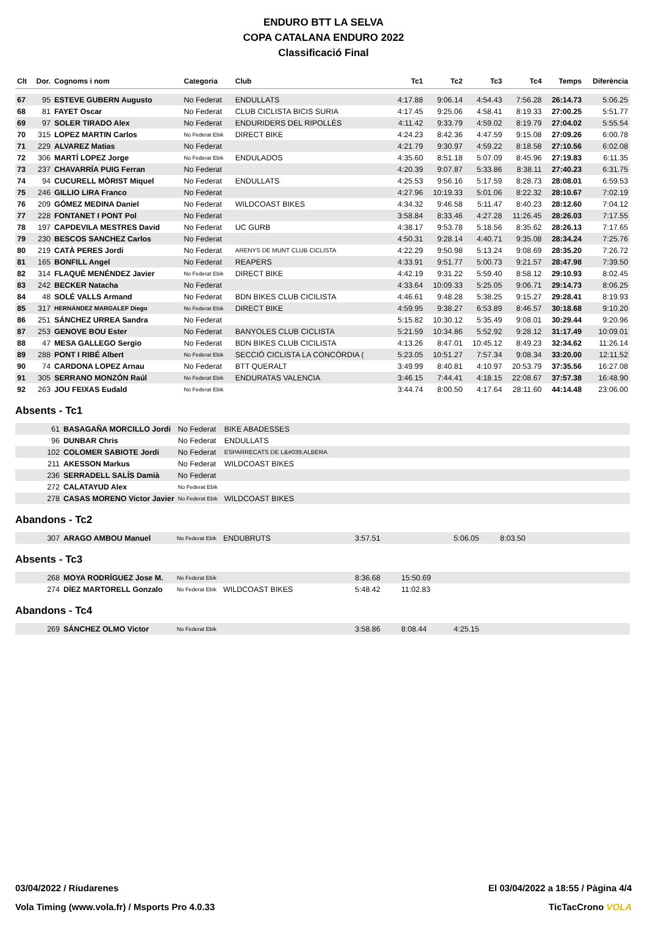ENDURO BTT LA SELVA
COPA CATALANA ENDURO 2022
Classificació Final
| Clt | Dor. | Cognoms i nom | Categoria | Club | Tc1 | Tc2 | Tc3 | Tc4 | Temps | Diferència |
| --- | --- | --- | --- | --- | --- | --- | --- | --- | --- | --- |
| 67 | 95 | ESTEVE GUBERN Augusto | No Federat | ENDULLATS | 4:17.88 | 9:06.14 | 4:54.43 | 7:56.28 | 26:14.73 | 5:06.25 |
| 68 | 81 | FAYET Oscar | No Federat | CLUB CICLISTA BICIS SURIA | 4:17.45 | 9:25.06 | 4:58.41 | 8:19.33 | 27:00.25 | 5:51.77 |
| 69 | 97 | SOLER TIRADO Alex | No Federat | ENDURIDERS DEL RIPOLLÈS | 4:11.42 | 9:33.79 | 4:59.02 | 8:19.79 | 27:04.02 | 5:55.54 |
| 70 | 315 | LOPEZ MARTIN Carlos | No Federat Ebik | DIRECT BIKE | 4:24.23 | 8:42.36 | 4:47.59 | 9:15.08 | 27:09.26 | 6:00.78 |
| 71 | 229 | ALVAREZ Matias | No Federat | | 4:21.79 | 9:30.97 | 4:59.22 | 8:18.58 | 27:10.56 | 6:02.08 |
| 72 | 306 | MARTÍ LOPEZ Jorge | No Federat Ebik | ENDULADOS | 4:35.60 | 8:51.18 | 5:07.09 | 8:45.96 | 27:19.83 | 6:11.35 |
| 73 | 237 | CHAVARRÍA PUIG Ferran | No Federat | | 4:20.39 | 9:07.87 | 5:33.86 | 8:38.11 | 27:40.23 | 6:31.75 |
| 74 | 94 | CUCURELL MÒRIST Miquel | No Federat | ENDULLATS | 4:25.53 | 9:56.16 | 5:17.59 | 8:28.73 | 28:08.01 | 6:59.53 |
| 75 | 246 | GILLIO LIRA Franco | No Federat | | 4:27.96 | 10:19.33 | 5:01.06 | 8:22.32 | 28:10.67 | 7:02.19 |
| 76 | 209 | GÓMEZ MEDINA Daniel | No Federat | WILDCOAST BIKES | 4:34.32 | 9:46.58 | 5:11.47 | 8:40.23 | 28:12.60 | 7:04.12 |
| 77 | 228 | FONTANET I PONT Pol | No Federat | | 3:58.84 | 8:33.46 | 4:27.28 | 11:26.45 | 28:26.03 | 7:17.55 |
| 78 | 197 | CAPDEVILA MESTRES David | No Federat | UC GURB | 4:38.17 | 9:53.78 | 5:18.56 | 8:35.62 | 28:26.13 | 7:17.65 |
| 79 | 230 | BESCOS SANCHEZ Carlos | No Federat | | 4:50.31 | 9:28.14 | 4:40.71 | 9:35.08 | 28:34.24 | 7:25.76 |
| 80 | 219 | CATÀ PERES Jordi | No Federat | ARENYS DE MUNT CLUB CICLISTA | 4:22.29 | 9:50.98 | 5:13.24 | 9:08.69 | 28:35.20 | 7:26.72 |
| 81 | 165 | BONFILL Angel | No Federat | REAPERS | 4:33.91 | 9:51.77 | 5:00.73 | 9:21.57 | 28:47.98 | 7:39.50 |
| 82 | 314 | FLAQUÉ MENÉNDEZ Javier | No Federat Ebik | DIRECT BIKE | 4:42.19 | 9:31.22 | 5:59.40 | 8:58.12 | 29:10.93 | 8:02.45 |
| 83 | 242 | BECKER Natacha | No Federat | | 4:33.64 | 10:09.33 | 5:25.05 | 9:06.71 | 29:14.73 | 8:06.25 |
| 84 | 48 | SOLÉ VALLS Armand | No Federat | BDN BIKES CLUB CICILISTA | 4:46.61 | 9:48.28 | 5:38.25 | 9:15.27 | 29:28.41 | 8:19.93 |
| 85 | 317 | HERNÁNDEZ MARGALEF Diego | No Federat Ebik | DIRECT BIKE | 4:59.95 | 9:38.27 | 6:53.89 | 8:46.57 | 30:18.68 | 9:10.20 |
| 86 | 251 | SÁNCHEZ URREA Sandra | No Federat | | 5:15.82 | 10:30.12 | 5:35.49 | 9:08.01 | 30:29.44 | 9:20.96 |
| 87 | 253 | GENOVE BOU Ester | No Federat | BANYOLES CLUB CICLISTA | 5:21.59 | 10:34.86 | 5:52.92 | 9:28.12 | 31:17.49 | 10:09.01 |
| 88 | 47 | MESA GALLEGO Sergio | No Federat | BDN BIKES CLUB CICILISTA | 4:13.26 | 8:47.01 | 10:45.12 | 8:49.23 | 32:34.62 | 11:26.14 |
| 89 | 288 | PONT I RIBÉ Albert | No Federat Ebik | SECCIÓ CICLISTA LA CONCÒRDIA ( | 5:23.05 | 10:51.27 | 7:57.34 | 9:08.34 | 33:20.00 | 12:11.52 |
| 90 | 74 | CARDONA LOPEZ Arnau | No Federat | BTT QUERALT | 3:49.99 | 8:40.81 | 4:10.97 | 20:53.79 | 37:35.56 | 16:27.08 |
| 91 | 305 | SERRANO MONZÓN Raúl | No Federat Ebik | ENDURATAS VALENCIA | 3:46.15 | 7:44.41 | 4:18.15 | 22:08.67 | 37:57.38 | 16:48.90 |
| 92 | 263 | JOU FEIXAS Eudald | No Federat Ebik | | 3:44.74 | 8:00.50 | 4:17.64 | 28:11.60 | 44:14.48 | 23:06.00 |
Absents - Tc1
| 61 | BASAGAÑA MORCILLO Jordi | No Federat | BIKE ABADESSES |
| 96 | DUNBAR Chris | No Federat | ENDULLATS |
| 102 | COLOMER SABIOTE Jordi | No Federat | ESPARRECATS DE L&#039;ALBERA |
| 211 | AKESSON Markus | No Federat | WILDCOAST BIKES |
| 236 | SERRADELL SALÍS Damià | No Federat | |
| 272 | CALATAYUD Alex | No Federat Ebik | |
| 278 | CASAS MORENO Victor Javier | No Federat Ebik | WILDCOAST BIKES |
Abandons - Tc2
| 307 | ARAGO AMBOU Manuel | No Federat Ebik | ENDUBRUTS | 3:57.51 | | 5:06.05 | 8:03.50 |
Absents - Tc3
| 268 | MOYA RODRÍGUEZ Jose M. | No Federat Ebik | | 8:36.68 | 15:50.69 |
| 274 | DÍEZ MARTORELL Gonzalo | No Federat Ebik | WILDCOAST BIKES | 5:48.42 | 11:02.83 |
Abandons - Tc4
| 269 | SÁNCHEZ OLMO Victor | No Federat Ebik | | 3:58.86 | 8:08.44 | 4:25.15 |
03/04/2022 / Riudarenes El 03/04/2022 a 18:55 / Pàgina 4/4
Vola Timing (www.vola.fr) / Msports Pro 4.0.33 TicTacCrono VOLA